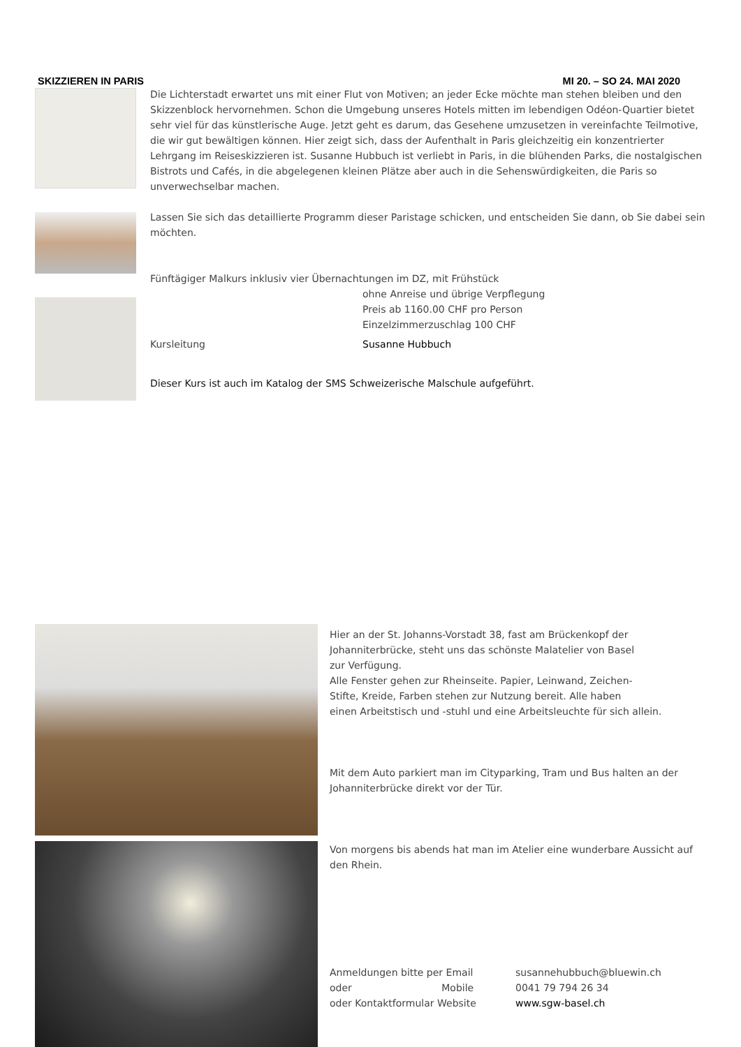SKIZZIEREN IN PARIS MI 20. – SO 24. MAI 2020
Die Lichterstadt erwartet uns mit einer Flut von Motiven; an jeder Ecke möchte man stehen bleiben und den Skizzenblock hervornehmen. Schon die Umgebung unseres Hotels mitten im lebendigen Odéon-Quartier bietet sehr viel für das künstlerische Auge. Jetzt geht es darum, das Gesehene umzusetzen in vereinfachte Teilmotive, die wir gut bewältigen können. Hier zeigt sich, dass der Aufenthalt in Paris gleichzeitig ein konzentrierter Lehrgang im Reiseskizzieren ist. Susanne Hubbuch ist verliebt in Paris, in die blühenden Parks, die nostalgischen Bistrots und Cafés, in die abgelegenen kleinen Plätze aber auch in die Sehenswürdigkeiten, die Paris so unverwechselbar machen.
Lassen Sie sich das detaillierte Programm dieser Paristage schicken, und entscheiden Sie dann, ob Sie dabei sein möchten.
Fünftägiger Malkurs inklusiv vier Übernachtungen im DZ, mit Frühstück
ohne Anreise und übrige Verpflegung
Preis ab 1160.00 CHF pro Person
Einzelzimmerzuschlag 100 CHF
Kursleitung Susanne Hubbuch
Dieser Kurs ist auch im Katalog der SMS Schweizerische Malschule aufgeführt.
Hier an der St. Johanns-Vorstadt 38, fast am Brückenkopf der
Johanniterbrücke, steht uns das schönste Malatelier von Basel
zur Verfügung.
Alle Fenster gehen zur Rheinseite. Papier, Leinwand, Zeichen-
Stifte, Kreide, Farben stehen zur Nutzung bereit. Alle haben
einen Arbeitstisch und -stuhl und eine Arbeitsleuchte für sich allein.
Mit dem Auto parkiert man im Cityparking, Tram und Bus halten an der Johanniterbrücke direkt vor der Tür.
Von morgens bis abends hat man im Atelier eine wunderbare Aussicht auf den Rhein.
Anmeldungen bitte per Email susannehubbuch@bluewin.ch oder Mobile 0041 79 794 26 34 oder Kontaktformular Website www.sgw-basel.ch